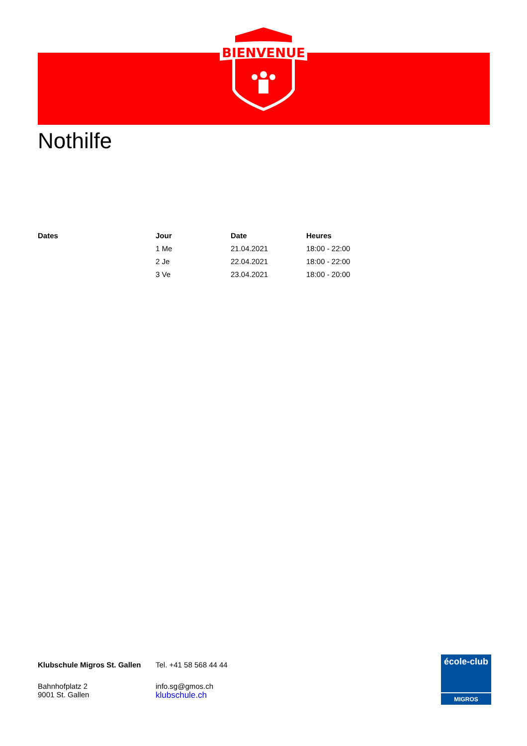BIENVENUE
Nothilfe
| Dates | Jour | Date | Heures |
| --- | --- | --- | --- |
| | 1 Me | 21.04.2021 | 18:00 - 22:00 |
| | 2 Je | 22.04.2021 | 18:00 - 22:00 |
| | 3 Ve | 23.04.2021 | 18:00 - 20:00 |
Klubschule Migros St. Gallen
Bahnhofplatz 2
9001 St. Gallen
Tel. +41 58 568 44 44
info.sg@gmos.ch
klubschule.ch
école-club
MIGROS